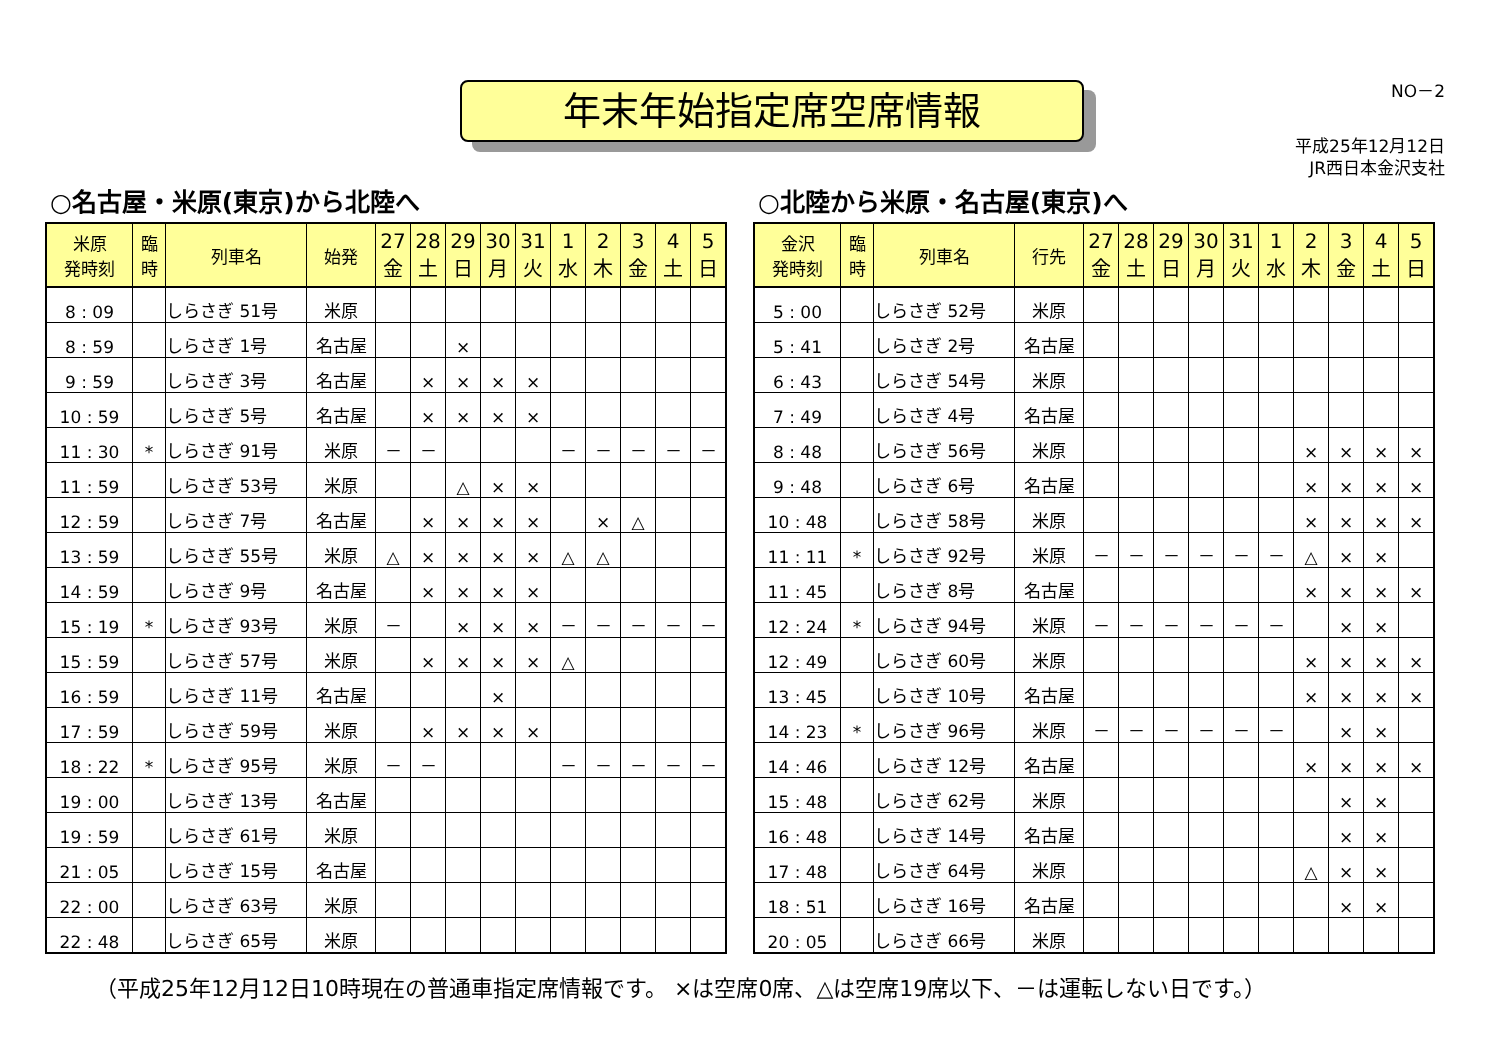NO－2 年末年始指定席空席情報
平成25年12月12日
JR西日本金沢支社
○名古屋・米原(東京)から北陸へ
| 米原 発時刻 | 臨 時 | 列車名 | 始発 | 27 金 | 28 土 | 29 日 | 30 月 | 31 火 | 1 水 | 2 木 | 3 金 | 4 土 | 5 日 |
| --- | --- | --- | --- | --- | --- | --- | --- | --- | --- | --- | --- | --- | --- |
| 8 : 09 | | しらさぎ 51号 | 米原 | | | | | | | | | | |
| 8 : 59 | | しらさぎ 1号 | 名古屋 | | | × | | | | | | | |
| 9 : 59 | | しらさぎ 3号 | 名古屋 | | × | × | × | × | | | | | |
| 10 : 59 | | しらさぎ 5号 | 名古屋 | | × | × | × | × | | | | | |
| 11 : 30 | * | しらさぎ 91号 | 米原 | － | － | | | | － | － | － | － | － |
| 11 : 59 | | しらさぎ 53号 | 米原 | | | △ | × | × | | | | | |
| 12 : 59 | | しらさぎ 7号 | 名古屋 | | × | × | × | × | | × | △ | | |
| 13 : 59 | | しらさぎ 55号 | 米原 | △ | × | × | × | × | △ | △ | | | |
| 14 : 59 | | しらさぎ 9号 | 名古屋 | | × | × | × | × | | | | | |
| 15 : 19 | * | しらさぎ 93号 | 米原 | － | | × | × | × | － | － | － | － | － |
| 15 : 59 | | しらさぎ 57号 | 米原 | | × | × | × | × | △ | | | | |
| 16 : 59 | | しらさぎ 11号 | 名古屋 | | | | × | | | | | | |
| 17 : 59 | | しらさぎ 59号 | 米原 | | × | × | × | × | | | | | |
| 18 : 22 | * | しらさぎ 95号 | 米原 | － | － | | | | － | － | － | － | － |
| 19 : 00 | | しらさぎ 13号 | 名古屋 | | | | | | | | | | |
| 19 : 59 | | しらさぎ 61号 | 米原 | | | | | | | | | | |
| 21 : 05 | | しらさぎ 15号 | 名古屋 | | | | | | | | | | |
| 22 : 00 | | しらさぎ 63号 | 米原 | | | | | | | | | | |
| 22 : 48 | | しらさぎ 65号 | 米原 | | | | | | | | | | |
○北陸から米原・名古屋(東京)へ
| 金沢 発時刻 | 臨 時 | 列車名 | 行先 | 27 金 | 28 土 | 29 日 | 30 月 | 31 火 | 1 水 | 2 木 | 3 金 | 4 土 | 5 日 |
| --- | --- | --- | --- | --- | --- | --- | --- | --- | --- | --- | --- | --- | --- |
| 5 : 00 | | しらさぎ 52号 | 米原 | | | | | | | | | | |
| 5 : 41 | | しらさぎ 2号 | 名古屋 | | | | | | | | | | |
| 6 : 43 | | しらさぎ 54号 | 米原 | | | | | | | | | | |
| 7 : 49 | | しらさぎ 4号 | 名古屋 | | | | | | | | | | |
| 8 : 48 | | しらさぎ 56号 | 米原 | | | | | | | × | × | × | × |
| 9 : 48 | | しらさぎ 6号 | 名古屋 | | | | | | | × | × | × | × |
| 10 : 48 | | しらさぎ 58号 | 米原 | | | | | | | × | × | × | × |
| 11 : 11 | * | しらさぎ 92号 | 米原 | － | － | － | － | － | － | △ | × | × | |
| 11 : 45 | | しらさぎ 8号 | 名古屋 | | | | | | | × | × | × | × |
| 12 : 24 | * | しらさぎ 94号 | 米原 | － | － | － | － | － | － | | × | × | |
| 12 : 49 | | しらさぎ 60号 | 米原 | | | | | | | × | × | × | × |
| 13 : 45 | | しらさぎ 10号 | 名古屋 | | | | | | | × | × | × | × |
| 14 : 23 | * | しらさぎ 96号 | 米原 | － | － | － | － | － | － | | × | × | |
| 14 : 46 | | しらさぎ 12号 | 名古屋 | | | | | | | × | × | × | × |
| 15 : 48 | | しらさぎ 62号 | 米原 | | | | | | | | × | × | |
| 16 : 48 | | しらさぎ 14号 | 名古屋 | | | | | | | | × | × | |
| 17 : 48 | | しらさぎ 64号 | 米原 | | | | | | | △ | × | × | |
| 18 : 51 | | しらさぎ 16号 | 名古屋 | | | | | | | | × | × | |
| 20 : 05 | | しらさぎ 66号 | 米原 | | | | | | | | | | |
（平成25年12月12日10時現在の普通車指定席情報です。 ×は空席0席、△は空席19席以下、－は運転しない日です。）